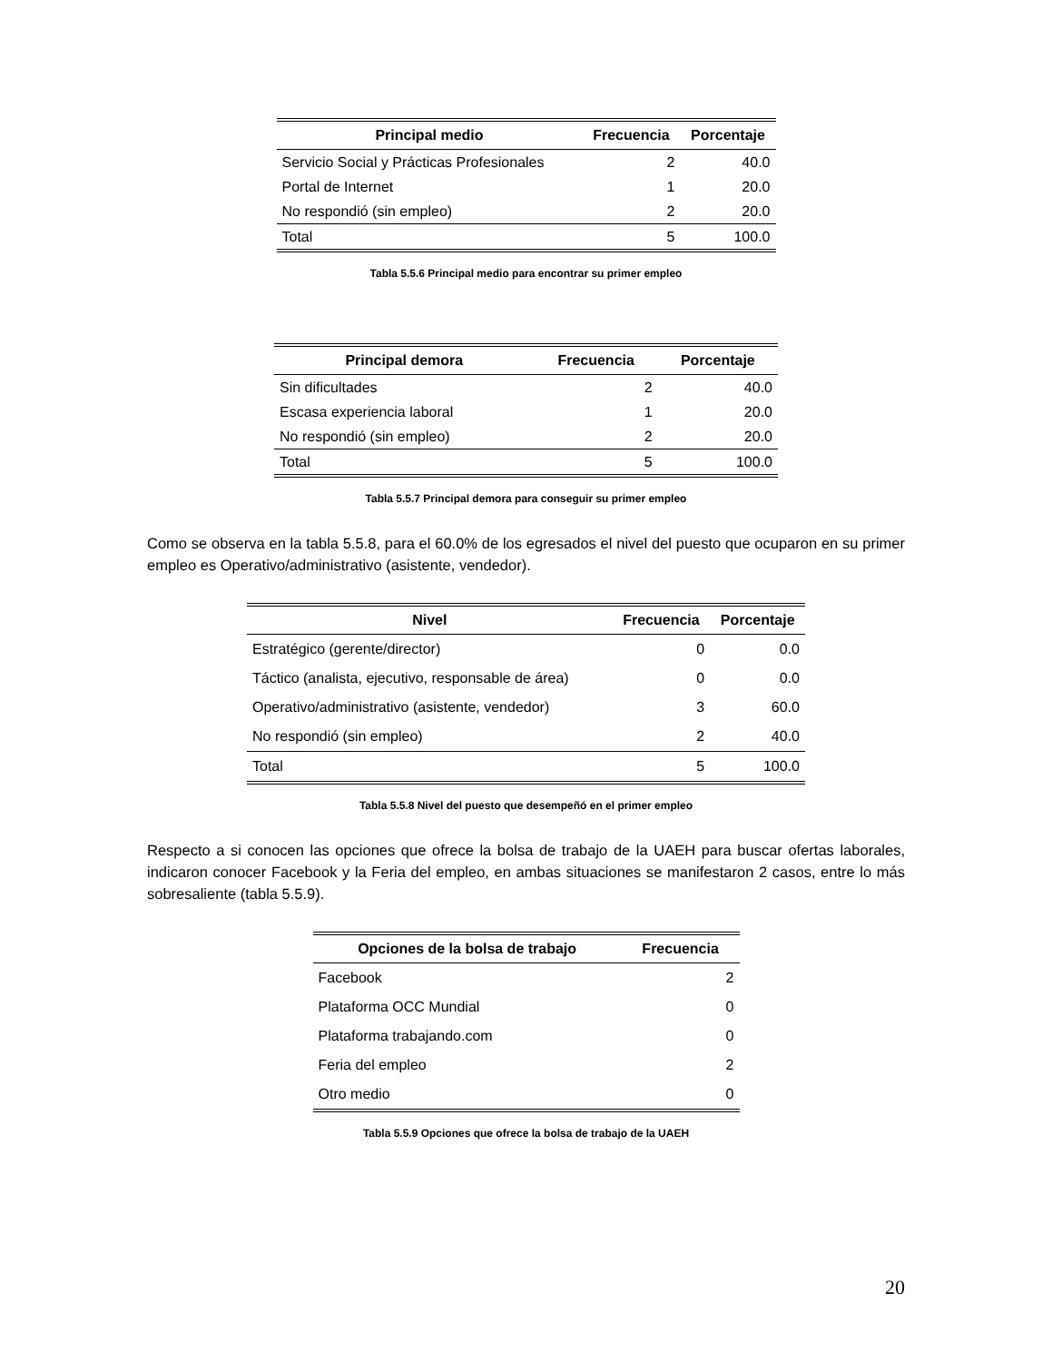| Principal medio | Frecuencia | Porcentaje |
| --- | --- | --- |
| Servicio Social y Prácticas Profesionales | 2 | 40.0 |
| Portal de Internet | 1 | 20.0 |
| No respondió (sin empleo) | 2 | 20.0 |
| Total | 5 | 100.0 |
Tabla 5.5.6 Principal medio para encontrar su primer empleo
| Principal demora | Frecuencia | Porcentaje |
| --- | --- | --- |
| Sin dificultades | 2 | 40.0 |
| Escasa experiencia laboral | 1 | 20.0 |
| No respondió (sin empleo) | 2 | 20.0 |
| Total | 5 | 100.0 |
Tabla 5.5.7 Principal demora para conseguir su primer empleo
Como se observa en la tabla 5.5.8, para el 60.0% de los egresados el nivel del puesto que ocuparon en su primer empleo es Operativo/administrativo (asistente, vendedor).
| Nivel | Frecuencia | Porcentaje |
| --- | --- | --- |
| Estratégico (gerente/director) | 0 | 0.0 |
| Táctico (analista, ejecutivo, responsable de área) | 0 | 0.0 |
| Operativo/administrativo (asistente, vendedor) | 3 | 60.0 |
| No respondió (sin empleo) | 2 | 40.0 |
| Total | 5 | 100.0 |
Tabla 5.5.8 Nivel del puesto que desempeñó en el primer empleo
Respecto a si conocen las opciones que ofrece la bolsa de trabajo de la UAEH para buscar ofertas laborales, indicaron conocer Facebook y la Feria del empleo, en ambas situaciones se manifestaron 2 casos, entre lo más sobresaliente (tabla 5.5.9).
| Opciones de la bolsa de trabajo | Frecuencia |
| --- | --- |
| Facebook | 2 |
| Plataforma OCC Mundial | 0 |
| Plataforma trabajando.com | 0 |
| Feria del empleo | 2 |
| Otro medio | 0 |
Tabla 5.5.9 Opciones que ofrece la bolsa de trabajo de la UAEH
20